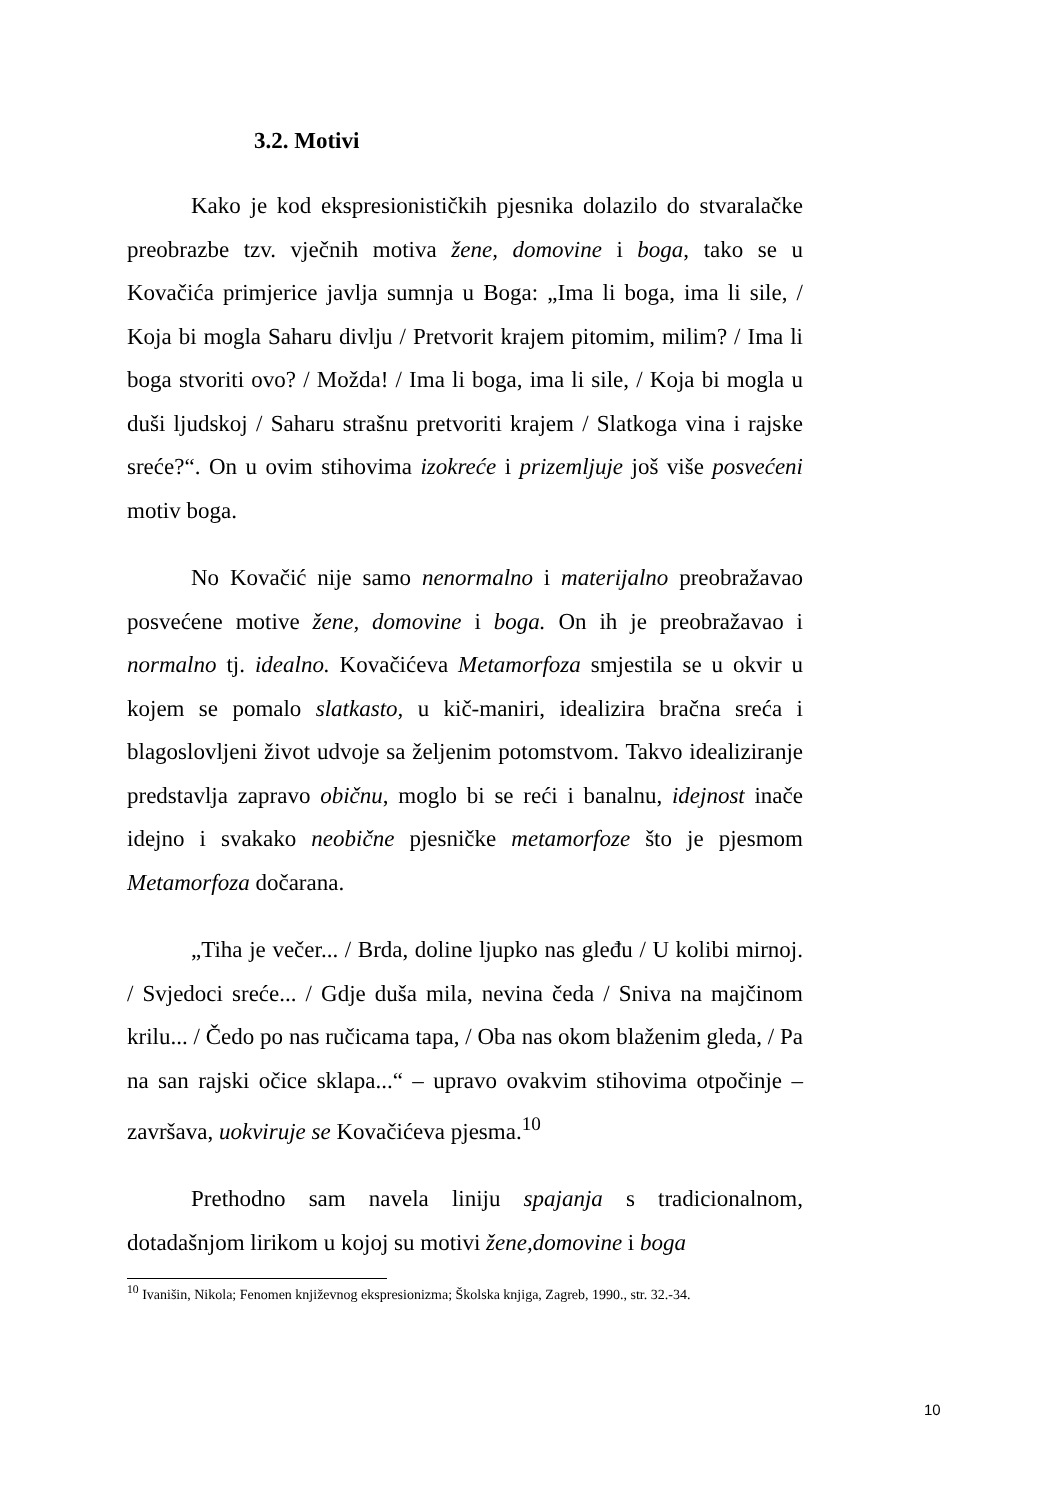3.2. Motivi
Kako je kod ekspresionističkih pjesnika dolazilo do stvaralačke preobrazbe tzv. vječnih motiva žene, domovine i boga, tako se u Kovačića primjerice javlja sumnja u Boga: „Ima li boga, ima li sile, / Koja bi mogla Saharu divlju / Pretvorit krajem pitomim, milim? / Ima li boga stvoriti ovo? / Možda! / Ima li boga, ima li sile, / Koja bi mogla u duši ljudskoj / Saharu strašnu pretvoriti krajem / Slatkoga vina i rajske sreće?“. On u ovim stihovima izokreće i prizemljuje još više posvećeni motiv boga.
No Kovačić nije samo nenormalno i materijalno preobražavao posvećene motive žene, domovine i boga. On ih je preobražavao i normalno tj. idealno. Kovačićeva Metamorfoza smjestila se u okvir u kojem se pomalo slatkasto, u kič-maniri, idealizira bračna sreća i blagoslovljeni život udvoje sa željenim potomstvom. Takvo idealiziranje predstavlja zapravo običnu, moglo bi se reći i banalnu, idejnost inače idejno i svakako neobične pjesničke metamorfoze što je pjesmom Metamorfoza dočarana.
„Tiha je večer... / Brda, doline ljupko nas gleđu / U kolibi mirnoj. / Svjedoci sreće... / Gdje duša mila, nevina čeda / Sniva na majčinom krilu... / Čedo po nas ručicama tapa, / Oba nas okom blaženim gleda, / Pa na san rajski očice sklapa...“ – upravo ovakvim stihovima otpočinje – završava, uokviruje se Kovačićeva pjesma.<sup>10</sup>
Prethodno sam navela liniju spajanja s tradicionalnom, dotadašnjom lirikom u kojoj su motivi žene,domovine i boga
<sup>10</sup> Ivanišin, Nikola; Fenomen književnog ekspresionizma; Školska knjiga, Zagreb, 1990., str. 32.-34.
10